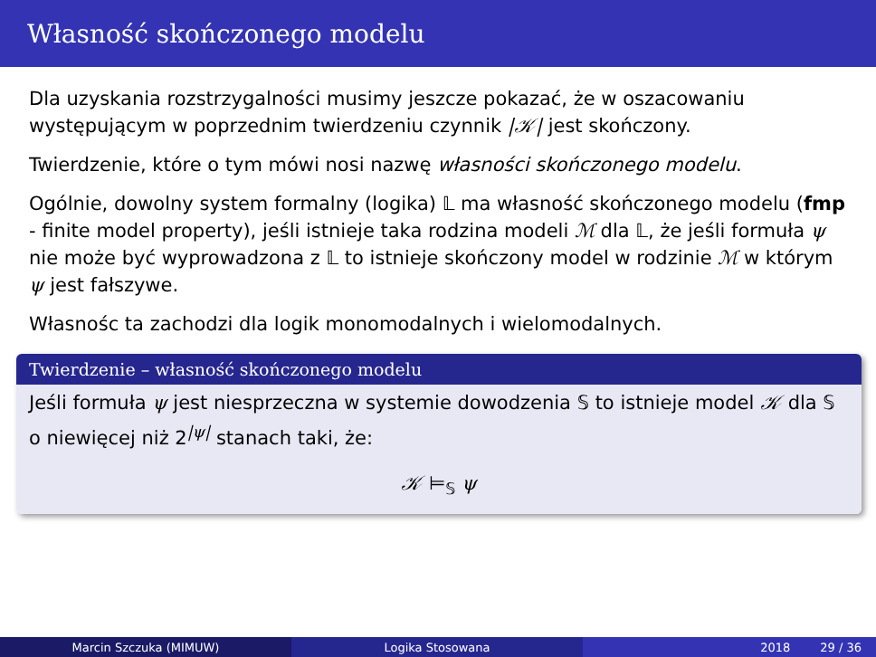Własność skończonego modelu
Dla uzyskania rozstrzygalności musimy jeszcze pokazać, że w oszacowaniu występującym w poprzednim twierdzeniu czynnik |𝒦| jest skończony.
Twierdzenie, które o tym mówi nosi nazwę własności skończonego modelu.
Ogólnie, dowolny system formalny (logika) 𝕃 ma własność skończonego modelu (fmp - finite model property), jeśli istnieje taka rodzina modeli ℳ dla 𝕃, że jeśli formuła ψ nie może być wyprowadzona z 𝕃 to istnieje skończony model w rodzinie ℳ w którym ψ jest fałszywe.
Własnośc ta zachodzi dla logik monomodalnych i wielomodalnych.
Twierdzenie – własność skończonego modelu
Jeśli formuła ψ jest niesprzeczna w systemie dowodzenia 𝕊 to istnieje model 𝒦 dla 𝕊 o niewięcej niż 2<sup>|ψ|</sup> stanach taki, że:
𝒦 ⊨<sub>𝕊</sub> ψ
Marcin Szczuka (MIMUW) Logika Stosowana 2018 29 / 36